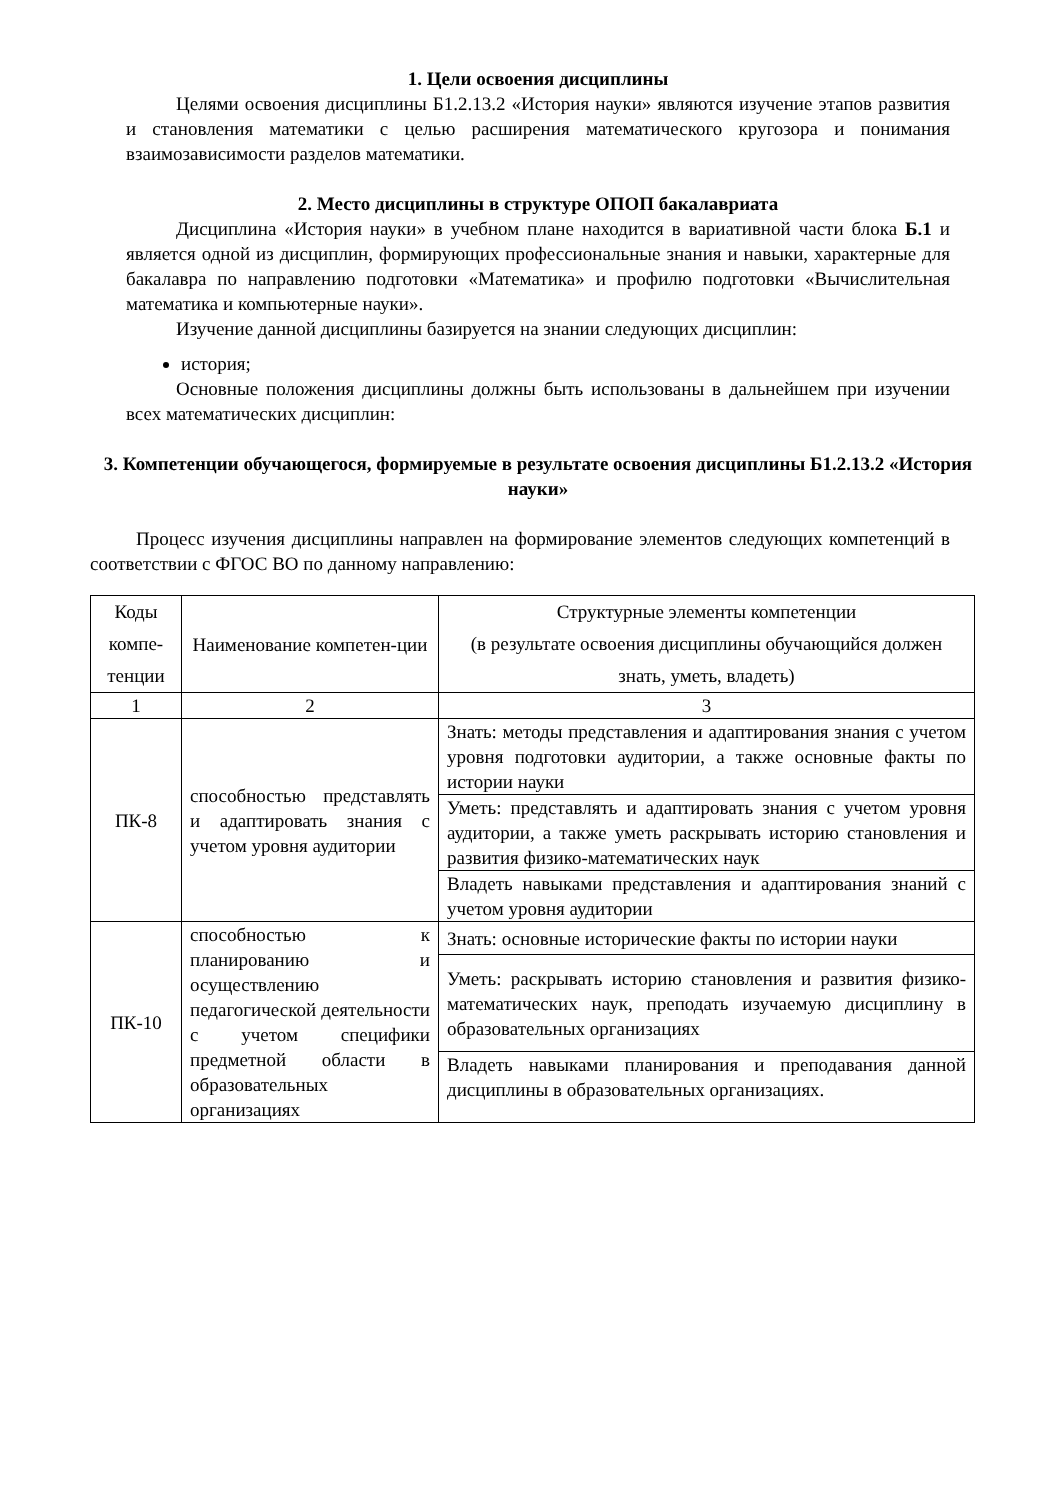1. Цели освоения дисциплины
Целями освоения дисциплины Б1.2.13.2 «История науки» являются изучение этапов развития и становления математики с целью расширения математического кругозора и понимания взаимозависимости разделов математики.
2. Место дисциплины в структуре ОПОП бакалавриата
Дисциплина «История науки» в учебном плане находится в вариативной части блока Б.1 и является одной из дисциплин, формирующих профессиональные знания и навыки, характерные для бакалавра по направлению подготовки «Математика» и профилю подготовки «Вычислительная математика и компьютерные науки».
Изучение данной дисциплины базируется на знании следующих дисциплин:
история;
Основные положения дисциплины должны быть использованы в дальнейшем при изучении всех математических дисциплин:
3. Компетенции обучающегося, формируемые в результате освоения дисциплины Б1.2.13.2 «История науки»
Процесс изучения дисциплины направлен на формирование элементов следующих компетенций в соответствии с ФГОС ВО по данному направлению:
| Коды компе-тенции | Наименование компетен-ции | Структурные элементы компетенции (в результате освоения дисциплины обучающийся должен знать, уметь, владеть) |
| 1 | 2 | 3 |
| ПК-8 | способностью представлять и адаптировать знания с учетом уровня аудитории | Знать: методы представления и адаптирования знания с учетом уровня подготовки аудитории, а также основные факты по истории науки |
| | | Уметь: представлять и адаптировать знания с учетом уровня аудитории, а также уметь раскрывать историю становления и развития физико-математических наук |
| | | Владеть навыками представления и адаптирования знаний с учетом уровня аудитории |
| ПК-10 | способностью к планированию и осуществлению педагогической деятельности с учетом специфики предметной области в образовательных организациях | Знать: основные исторические факты по истории науки |
| | | Уметь: раскрывать историю становления и развития физико-математических наук, преподать изучаемую дисциплину в образовательных организациях |
| | | Владеть навыками планирования и преподавания данной дисциплины в образовательных организациях. |